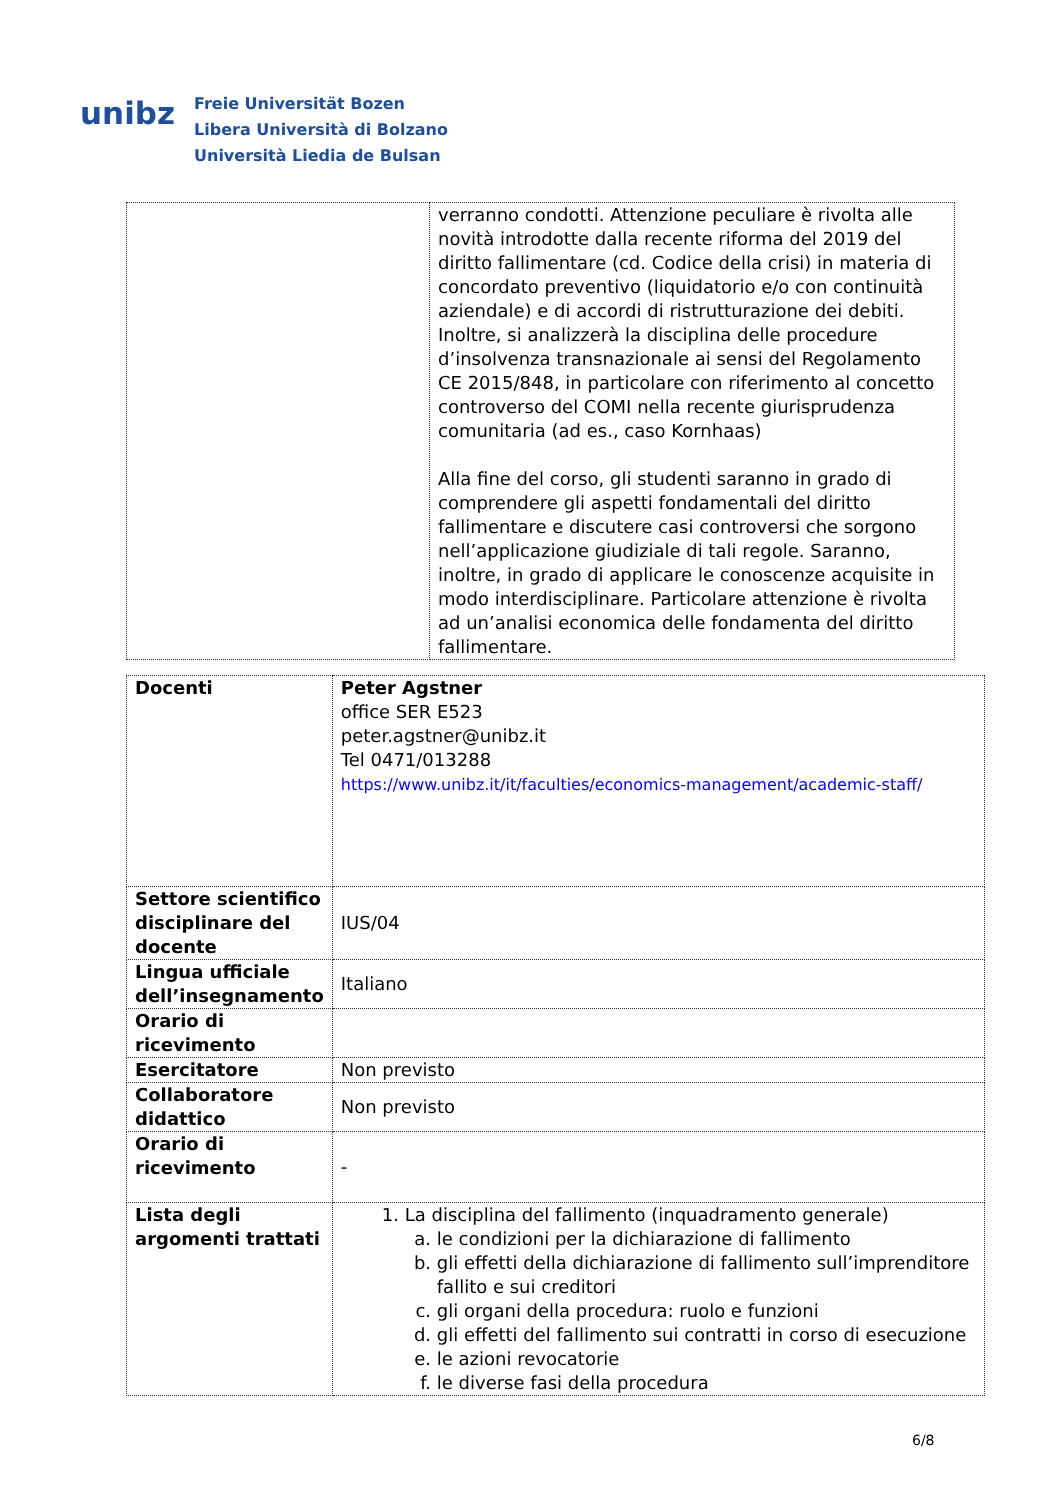unibz
Freie Universität Bozen
Libera Università di Bolzano
Università Liedia de Bulsan
| | verranno condotti. Attenzione peculiare è rivolta alle novità introdotte dalla recente riforma del 2019 del diritto fallimentare (cd. Codice della crisi) in materia di concordato preventivo (liquidatorio e/o con continuità aziendale) e di accordi di ristrutturazione dei debiti. Inoltre, si analizzerà la disciplina delle procedure d’insolvenza transnazionale ai sensi del Regolamento CE 2015/848, in particolare con riferimento al concetto controverso del COMI nella recente giurisprudenza comunitaria (ad es., caso Kornhaas) Alla fine del corso, gli studenti saranno in grado di comprendere gli aspetti fondamentali del diritto fallimentare e discutere casi controversi che sorgono nell’applicazione giudiziale di tali regole. Saranno, inoltre, in grado di applicare le conoscenze acquisite in modo interdisciplinare. Particolare attenzione è rivolta ad un’analisi economica delle fondamenta del diritto fallimentare. |
| Docenti | Peter Agstner office SER E523 peter.agstner@unibz.it Tel 0471/013288 https://www.unibz.it/it/faculties/economics-management/academic-staff/ |
| Settore scientifico disciplinare del docente | IUS/04 |
| Lingua ufficiale dell’insegnamento | Italiano |
| Orario di ricevimento | |
| Esercitatore | Non previsto |
| Collaboratore didattico | Non previsto |
| Orario di ricevimento | - |
| Lista degli argomenti trattati | 1. La disciplina del fallimento (inquadramento generale) a. le condizioni per la dichiarazione di fallimento b. gli effetti della dichiarazione di fallimento sull’imprenditore fallito e sui creditori c. gli organi della procedura: ruolo e funzioni d. gli effetti del fallimento sui contratti in corso di esecuzione e. le azioni revocatorie f. le diverse fasi della procedura |
6/8